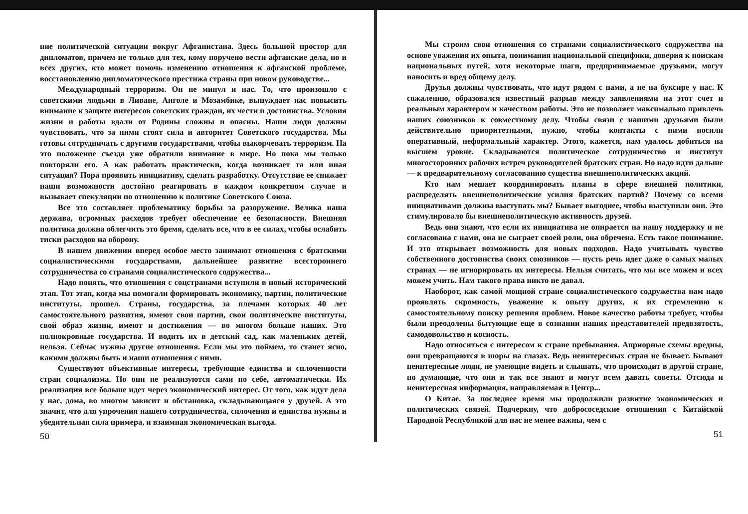ние политической ситуации вокруг Афганистана. Здесь большой простор для дипломатов, причем не только для тех, кому поручено вести афганские дела, но и всех других, кто может помочь изменению отношения к афганской проблеме, восстановлению дипломатического престижа страны при новом руководстве...
Международный терроризм. Он не минул и нас. То, что произошло с советскими людьми в Ливане, Анголе и Мозамбике, вынуждает нас повысить внимание к защите интересов советских граждан, их чести и достоинства. Условия жизни и работы вдали от Родины сложны и опасны. Наши люди должны чувствовать, что за ними стоят сила и авторитет Советского государства. Мы готовы сотрудничать с другими государствами, чтобы выкорчевать терроризм. На это положение съезда уже обратили внимание в мире. Но пока мы только повторяли его. А как работать практически, когда возникает та или иная ситуация? Пора проявить инициативу, сделать разработку. Отсутствие ее снижает наши возможности достойно реагировать в каждом конкретном случае и вызывает спекуляции по отношению к политике Советского Союза.
Все это составляет проблематику борьбы за разоружение. Велика наша держава, огромных расходов требует обеспечение ее безопасности. Внешняя политика должна облегчить это бремя, сделать все, что в ее силах, чтобы ослабить тиски расходов на оборону.
В нашем движении вперед особое место занимают отношения с братскими социалистическими государствами, дальнейшее развитие всестороннего сотрудничества со странами социалистического содружества...
Надо понять, что отношения с соцстранами вступили в новый исторический этап. Тот этап, когда мы помогали формировать экономику, партии, политические институты, прошел. Страны, государства, за плечами которых 40 лет самостоятельного развития, имеют свои партии, свои политические институты, свой образ жизни, имеют и достижения — во многом больше наших. Это полнокровные государства. И водить их в детский сад, как маленьких детей, нельзя. Сейчас нужны другие отношения. Если мы это поймем, то станет ясно, какими должны быть и наши отношения с ними.
Существуют объективные интересы, требующие единства и сплоченности стран социализма. Но они не реализуются сами по себе, автоматически. Их реализация все больше идет через экономический интерес. От того, как идут дела у нас, дома, во многом зависит и обстановка, складывающаяся у друзей. А это значит, что для упрочения нашего сотрудничества, сплочения и единства нужны и убедительная сила примера, и взаимная экономическая выгода.
50
Мы строим свои отношения со странами социалистического содружества на основе уважения их опыта, понимания национальной специфики, доверия к поискам национальных путей, хотя некоторые шаги, предпринимаемые друзьями, могут наносить и вред общему делу.
Друзья должны чувствовать, что идут рядом с нами, а не на буксире у нас. К сожалению, образовался известный разрыв между заявлениями на этот счет и реальным характером и качеством работы. Это не позволяет максимально привлечь наших союзников к совместному делу. Чтобы связи с нашими друзьями были действительно приоритетными, нужно, чтобы контакты с ними носили оперативный, неформальный характер. Этого, кажется, нам удалось добиться на высшем уровне. Складываются политическое сотрудничество и институт многосторонних рабочих встреч руководителей братских стран. Но надо идти дальше — к предварительному согласованию существа внешнеполитических акций.
Кто нам мешает координировать планы в сфере внешней политики, распределять внешнеполитические усилия братских партий? Почему со всеми инициативами должны выступать мы? Бывает выгоднее, чтобы выступили они. Это стимулировало бы внешнеполитическую активность друзей.
Ведь они знают, что если их инициатива не опирается на нашу поддержку и не согласована с нами, она не сыграет своей роли, она обречена. Есть такое понимание. И это открывает возможность для новых подходов. Надо учитывать чувство собственного достоинства своих союзников — пусть речь идет даже о самых малых странах — не игнорировать их интересы. Нельзя считать, что мы все можем и всех можем учить. Нам такого права никто не давал.
Наоборот, как самой мощной стране социалистического содружества нам надо проявлять скромность, уважение к опыту других, к их стремлению к самостоятельному поиску решения проблем. Новое качество работы требует, чтобы были преодолены бытующие еще в сознании наших представителей предвзятость, самодовольство и косность.
Надо относиться с интересом к стране пребывания. Априорные схемы вредны, они превращаются в шоры на глазах. Ведь неинтересных стран не бывает. Бывают неинтересные люди, не умеющие видеть и слышать, что происходит в другой стране, но думающие, что они и так все знают и могут всем давать советы. Отсюда и неинтересная информация, направляемая в Центр...
О Китае. За последнее время мы продолжили развитие экономических и политических связей. Подчеркну, что добрососедские отношения с Китайской Народной Республикой для нас не менее важны, чем с
51